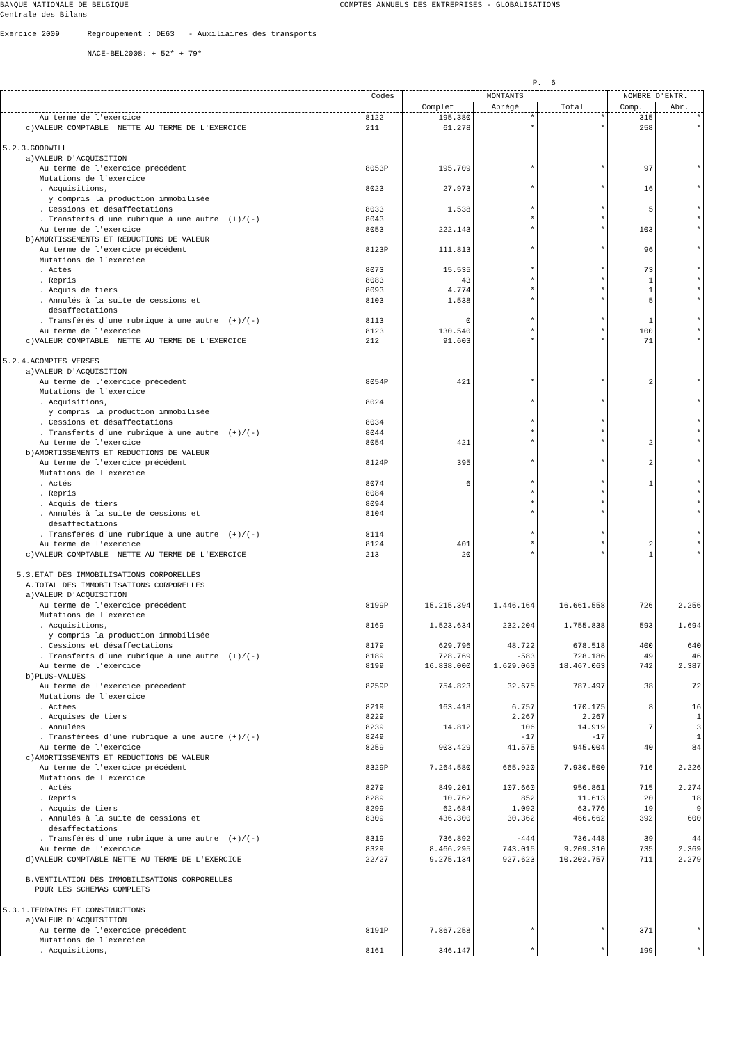BANQUE NATIONALE DE BELGIQUE COMPTES ANNUELS DES ENTREPRISES - GLOBALISATIONS Centrale des Bilans Exercice 2009 Regroupement : DE63 - Auxiliaires des transports NACE-BEL2008: + 52* + 79* P. 6
| | Codes | MONTANTS | | | NOMBRE D'ENTR. | |
| --- | --- | --- | --- | --- | --- | --- |
| | | Complet | Abrégé | Total | Comp. | Abr. |
| Au terme de l'exercice | 8122 | 195.380 | * | * | 315 | * |
| c)VALEUR COMPTABLE NETTE AU TERME DE L'EXERCICE | 211 | 61.278 | * | * | 258 | * |
| 5.2.3.GOODWILL | | | | | | |
| a)VALEUR D'ACQUISITION | | | | | | |
| Au terme de l'exercice précédent | 8053P | 195.709 | * | * | 97 | * |
| Mutations de l'exercice | | | | | | |
| . Acquisitions, | 8023 | 27.973 | * | * | 16 | * |
| y compris la production immobilisée | | | | | | |
| . Cessions et désaffectations | 8033 | 1.538 | * | * | 5 | * |
| . Transferts d'une rubrique à une autre (+)/(-) | 8043 | | * | * | | * |
| Au terme de l'exercice | 8053 | 222.143 | * | * | 103 | * |
| b)AMORTISSEMENTS ET REDUCTIONS DE VALEUR | | | | | | |
| Au terme de l'exercice précédent | 8123P | 111.813 | * | * | 96 | * |
| Mutations de l'exercice | | | | | | |
| . Actés | 8073 | 15.535 | * | * | 73 | * |
| . Repris | 8083 | 43 | * | * | 1 | * |
| . Acquis de tiers | 8093 | 4.774 | * | * | 1 | * |
| . Annulés à la suite de cessions et | 8103 | 1.538 | * | * | 5 | * |
| désaffectations | | | | | | |
| . Transférés d'une rubrique à une autre (+)/(-) | 8113 | 0 | * | * | 1 | * |
| Au terme de l'exercice | 8123 | 130.540 | * | * | 100 | * |
| c)VALEUR COMPTABLE NETTE AU TERME DE L'EXERCICE | 212 | 91.603 | * | * | 71 | * |
| 5.2.4.ACOMPTES VERSES | | | | | | |
| a)VALEUR D'ACQUISITION | | | | | | |
| Au terme de l'exercice précédent | 8054P | 421 | * | * | 2 | * |
| Mutations de l'exercice | | | | | | |
| . Acquisitions, | 8024 | | * | * | | * |
| y compris la production immobilisée | | | | | | |
| . Cessions et désaffectations | 8034 | | * | * | | * |
| . Transferts d'une rubrique à une autre (+)/(-) | 8044 | | * | * | | * |
| Au terme de l'exercice | 8054 | 421 | * | * | 2 | * |
| b)AMORTISSEMENTS ET REDUCTIONS DE VALEUR | | | | | | |
| Au terme de l'exercice précédent | 8124P | 395 | * | * | 2 | * |
| Mutations de l'exercice | | | | | | |
| . Actés | 8074 | 6 | * | * | 1 | * |
| . Repris | 8084 | | * | * | | * |
| . Acquis de tiers | 8094 | | * | * | | * |
| . Annulés à la suite de cessions et | 8104 | | * | * | | * |
| désaffectations | | | | | | |
| . Transférés d'une rubrique à une autre (+)/(-) | 8114 | | * | * | | * |
| Au terme de l'exercice | 8124 | 401 | * | * | 2 | * |
| c)VALEUR COMPTABLE NETTE AU TERME DE L'EXERCICE | 213 | 20 | * | * | 1 | * |
| 5.3.ETAT DES IMMOBILISATIONS CORPORELLES | | | | | | |
| A.TOTAL DES IMMOBILISATIONS CORPORELLES | | | | | | |
| a)VALEUR D'ACQUISITION | | | | | | |
| Au terme de l'exercice précédent | 8199P | 15.215.394 | 1.446.164 | 16.661.558 | 726 | 2.256 |
| Mutations de l'exercice | | | | | | |
| . Acquisitions, | 8169 | 1.523.634 | 232.204 | 1.755.838 | 593 | 1.694 |
| y compris la production immobilisée | | | | | | |
| . Cessions et désaffectations | 8179 | 629.796 | 48.722 | 678.518 | 400 | 640 |
| . Transferts d'une rubrique à une autre (+)/(-) | 8189 | 728.769 | -583 | 728.186 | 49 | 46 |
| Au terme de l'exercice | 8199 | 16.838.000 | 1.629.063 | 18.467.063 | 742 | 2.387 |
| b)PLUS-VALUES | | | | | | |
| Au terme de l'exercice précédent | 8259P | 754.823 | 32.675 | 787.497 | 38 | 72 |
| Mutations de l'exercice | | | | | | |
| . Actées | 8219 | 163.418 | 6.757 | 170.175 | 8 | 16 |
| . Acquises de tiers | 8229 | | 2.267 | 2.267 | | 1 |
| . Annulées | 8239 | 14.812 | 106 | 14.919 | 7 | 3 |
| . Transférées d'une rubrique à une autre (+)/(-) | 8249 | | -17 | -17 | | 1 |
| Au terme de l'exercice | 8259 | 903.429 | 41.575 | 945.004 | 40 | 84 |
| c)AMORTISSEMENTS ET REDUCTIONS DE VALEUR | | | | | | |
| Au terme de l'exercice précédent | 8329P | 7.264.580 | 665.920 | 7.930.500 | 716 | 2.226 |
| Mutations de l'exercice | | | | | | |
| . Actés | 8279 | 849.201 | 107.660 | 956.861 | 715 | 2.274 |
| . Repris | 8289 | 10.762 | 852 | 11.613 | 20 | 18 |
| . Acquis de tiers | 8299 | 62.684 | 1.092 | 63.776 | 19 | 9 |
| . Annulés à la suite de cessions et | 8309 | 436.300 | 30.362 | 466.662 | 392 | 600 |
| désaffectations | | | | | | |
| . Transférés d'une rubrique à une autre (+)/(-) | 8319 | 736.892 | -444 | 736.448 | 39 | 44 |
| Au terme de l'exercice | 8329 | 8.466.295 | 743.015 | 9.209.310 | 735 | 2.369 |
| d)VALEUR COMPTABLE NETTE AU TERME DE L'EXERCICE | 22/27 | 9.275.134 | 927.623 | 10.202.757 | 711 | 2.279 |
| B.VENTILATION DES IMMOBILISATIONS CORPORELLES | | | | | | |
| POUR LES SCHEMAS COMPLETS | | | | | | |
| 5.3.1.TERRAINS ET CONSTRUCTIONS | | | | | | |
| a)VALEUR D'ACQUISITION | | | | | | |
| Au terme de l'exercice précédent | 8191P | 7.867.258 | * | * | 371 | * |
| Mutations de l'exercice | | | | | | |
| . Acquisitions, | 8161 | 346.147 | * | * | 199 | * |